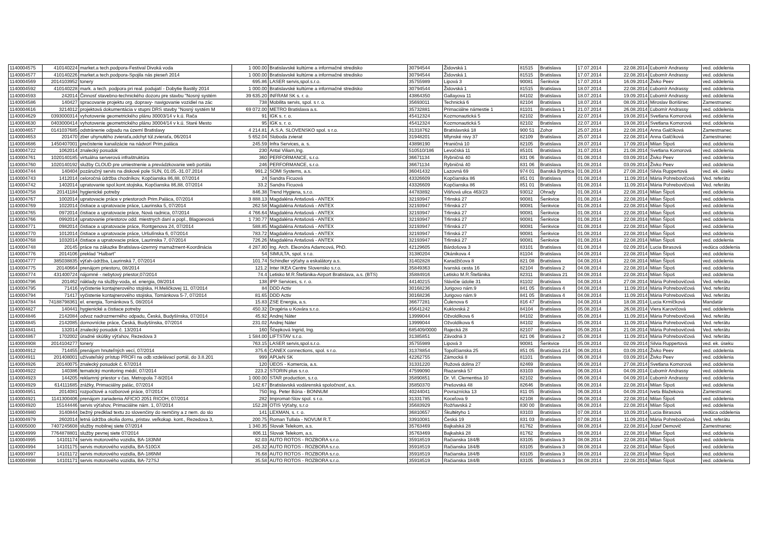| 1140004575 | 410140224 | market.a tech.podpora-Festival Divoká voda | 1 000.00 | Bratislavské kultúrne a informačné stredisko | 30794544 | Židovská 1 | 81515 | Bratislava | 17.07.2014 | 22.08.2014 | Ľubomír Andrassy | ved. oddelenia |
| 1140004577 | 410140226 | market.a tech.podpora-Spojila nás pieseň 2014 | 1 000.00 | Bratislavské kultúrne a informačné stredisko | 30794544 | Židovská 1 | 81515 | Bratislava | 17.07.2014 | 22.08.2014 | Ľubomír Andrassy | ved. oddelenia |
| 1140004569 | 2014103952 | tonery | 695.86 | LASER servis,spol.s.r.o. | 35755989 | Lipová 3 | 90081 | Šenkvice | 17.07.2014 | 16.09.2014 | Živko Peev | ved. oddelenia |
| 1140004592 | 410140228 | mark. a tech. podpora pri real. podujatí - Dobytie Bastily 2014 | 1 000.00 | Bratislavské kultúrne a informačné stredisko | 30794544 | Židovská 1 | 81515 | Bratislava | 18.07.2014 | 22.08.2014 | Ľubomír Andrassy | ved. oddelenia |
| 1140004593 | 242014 | Činnosť stavebno-technického dozoru pre stavbu "Nosný systém | 39 635.20 | INFRAM SK s. r. o. | 43864350 | Gallayova 11 | 84102 | Bratislava | 18.07.2014 | 19.09.2014 | Ľubomír Andrassy | ved. oddelenia |
| 1140004586 | 140427 | spracovanie projektu org. dopravy- navigovanie vozidiel na zác | 738 | Mobilita servis, spol. s r. o. | 35693011 | Technická 6 | 82104 | Bratislava | 18.07.2014 | 08.09.2014 | Miroslav Borišinec | Zamestnanec |
| 1140004616 | 3214012 | projektová dokumentácia v stupni DRS stavby "Nosný systém M | 69 072.00 | METRO Bratislava a.s. | 35732881 | Primaciálne námestie 1 | 81101 | Bratislava 1 | 21.07.2014 | 26.08.2014 | Ľubomír Andrassy | ved. oddelenia |
| 1140004629 | 0393000314 | vyhotovenie geometrického plánu 30003/14 v k.ú. Rača | 91 | IGK s. r. o. | 45412324 | Kozmonautická 5 | 82102 | Bratislava | 22.07.2014 | 19.08.2014 | Svetlana Komorová | ved. oddelenia |
| 1140004630 | 0403000414 | vyhotovenie geometrického plánu 30004/14 v k.ú. Staré Mesto | 95 | IGK s. r. o. | 45412324 | Kozmonautická 5 | 82102 | Bratislava | 22.07.2014 | 19.08.2014 | Svetlana Komorová | ved. oddelenia |
| 1140004657 | 0141037685 | odstránenie odpadu na území Bratislavy | 4 214.81 | .A.S.A. SLOVENSKO spol. s r.o. | 31318762 | Bratislavská 18 | 900 51 | Zohor | 25.07.2014 | 22.08.2014 | Anna Galčíková | Zamestnanec |
| 1140004653 | 201470 | zber uhynutého zvieraťa,odchyt túl.zvieraťa, 06/2014 | 5 652.04 | Sloboda zvierat | 31948201 | Mlynské nivy 37 | 82109 | Bratislava | 25.07.2014 | 22.08.2014 | Anna Galčíková | Zamestnanec |
| 1140004686 | 1450407001 | prečistenie kanalizácie na nádvorí Prim.paláca | 245.59 | Infra Services, a. s. | 43898190 | Hraničná 10 | 82105 | Bratislava | 28.07.2014 | 17.09.2014 | Milan Šípoš | ved. oddelenia |
| 1140004722 | 1062014 | znalecký posudok | 230 | Antal Viliam,Ing. | 510510/186 | Levočská 11 | 85101 | Bratislava | 31.07.2014 | 21.08.2014 | Svetlana Komorová | ved. oddelenia |
| 1140004761 | 1020140185 | virtuálna serverová infraštruktúra | 360 | PERFORMANCE, s.r.o. | 36671134 | Rybničná 40 | 831 06 | Bratislava | 01.08.2014 | 03.09.2014 | Živko Peev | ved. oddelenia |
| 1140004760 | 1020140192 | služby CLOUD pre umiestnenie a prevádzkovanie web portálu | 246 | PERFORMANCE, s.r.o. | 36671134 | Rybničná 40 | 831 06 | Bratislava | 01.08.2014 | 03.09.2014 | Živko Peev | ved. oddelenia |
| 1140004744 | 140404 | pozáručný servis na diskové pole SUN, 01.05.-31.07.2014 | 991.2 | SOMI Systems, a.s. | 36041432 | Lazovná 69 | 974 01 | Banská Bystrica | 01.08.2014 | 27.08.2014 | Silvia Ruppertová | ved. ek. úseku |
| 1140004743 | 1412014 | celoročná údržba chodníkov, Kopčianska 86,88, 07/2014 | 24 | Sandra Ficuová | 43326609 | Kopčianska 86 | 851 01 | Bratislava | 01.08.2014 | 11.09.2014 | Mária Pohrebovičová | Ved. referátu |
| 1140004742 | 1402014 | upratovanie spol.kont.stojiska, Kopčianska 86,88, 07/2014 | 33.2 | Sandra Ficuová | 43326609 | Kopčianska 86 | 851 01 | Bratislava | 01.08.2014 | 11.09.2014 | Mária Pohrebovičová | Ved. referátu |
| 1140004758 | 20141184 | hygienické potreby | 846.38 | Trend Hygiena, s.r.o. | 44783892 | Višňová ulica 463/23 | 93012 | Ohrady | 01.08.2014 | 22.08.2014 | Milan Šípoš | ved. oddelenia |
| 1140004767 | 1002014 | upratovacie práce v priestoroch Prim.Paláca, 07/2014 | 3 888.13 | Magdaléna Antašová - ANTEX | 32193947 | Trlinská 27 | 90081 | Šenkvice | 01.08.2014 | 22.08.2014 | Milan Šípoš | ved. oddelenia |
| 1140004769 | 1022014 | čistiace a upratovacie práce, Laurinska 5, 07/2014 | 262.58 | Magdaléna Antašová - ANTEX | 32193947 | Trlinská 27 | 90081 | Šenkvice | 01.08.2014 | 22.08.2014 | Milan Šípoš | ved. oddelenia |
| 1140004765 | 0972014 | čistiace a upratovacie práce, Nová radnica, 07/2014 | 4 766.64 | Magdaléna Antašová - ANTEX | 32193947 | Trlinská 27 | 90081 | Šenkvice | 01.08.2014 | 22.08.2014 | Milan Šípoš | ved. oddelenia |
| 1140004766 | 0992014 | upratovanie priestorov odd. miestnych daní a popl., Blagoevová | 1 730.77 | Magdaléna Antašová - ANTEX | 32193947 | Trlinská 27 | 90081 | Šenkvice | 01.08.2014 | 22.08.2014 | Milan Šípoš | ved. oddelenia |
| 1140004771 | 0982014 | čistiace a upratovacie práce, Rontgenova 24, 07/2014 | 588.85 | Magdaléna Antašová - ANTEX | 32193947 | Trlinská 27 | 90081 | Šenkvice | 01.08.2014 | 22.08.2014 | Milan Šípoš | ved. oddelenia |
| 1140004770 | 1012014 | čistiace a upratovacie práce, Uršulínska 6, 07/2014 | 783.72 | Magdaléna Antašová - ANTEX | 32193947 | Trlinská 27 | 90081 | Šenkvice | 01.08.2014 | 22.08.2014 | Milan Šípoš | ved. oddelenia |
| 1140004768 | 1032014 | čistiace a upratovacie práce, Laurinska 7, 07/2014 | 726.26 | Magdaléna Antašová - ANTEX | 32193947 | Trlinská 27 | 90081 | Šenkvice | 01.08.2014 | 22.08.2014 | Milan Šípoš | ved. oddelenia |
| 1140004748 | 20145 | práce na zákazke Bratislava-územný mamažment-Koordinácia | 4 287.80 | Ing. Arch. Eleonóra Adamcová, PhD. | 42129605 | Bárdošova 3 | 83101 | Bratislava | 01.08.2014 | 02.09.2014 | Lucia Birasová | vedúca oddelenia |
| 1140004776 | 2014106 | preklad "Halbart" | 54 | SIMULTA, spol. s r.o. | 31380204 | Okánikova 4 | 81104 | Bratislava | 04.08.2014 | 22.08.2014 | Milan Šípoš | ved. oddelenia |
| 1140004777 | 385038835 | výťah-údržba, Laurinská 7, 07/2014 | 101.74 | Schindler výťahy a eskalátory a.s. | 31402828 | Karadžičova 8 | 821 08 | Bratislava | 04.08.2014 | 22.08.2014 | Milan Šípoš | ved. oddelenia |
| 1140004775 | 20140664 | prenájom priestoru, 08/2014 | 121.2 | Inter IKEA Centre Slovensko s.r.o. | 35849363 | Ivanská cesta 16 | 82104 | Bratislava 2 | 04.08.2014 | 22.08.2014 | Milan Šípoš | ved. oddelenia |
| 1140004774 | 431400724 | nájomné - nebytový priestor,07/2014 | 74.4 | Letisko M.R.Štefánika-Airport Bratislava, a.s. (BTS) | 35884916 | Letisko M.R.Štefánika | 82311 | Bratislava 21 | 04.08.2014 | 22.08.2014 | Milan Šípoš | ved. oddelenia |
| 1140004796 | 201462 | náklady na služby-voda, el. energia, 08/2014 | 138 | IPP Services, s. r. o. | 44140215 | Slávičie údolie 31 | 81102 | Bratislava | 04.08.2014 | 27.08.2014 | Mária Pohrebovičová | Ved. referátu |
| 1140004795 | 71416 | vyčistenie kontajnerového stojiska, H.Meličkovej 11, 07/2014 | 84 | DDD Activ | 30168236 | Jurigovo nám.9 | 841 05 | Bratislava 4 | 04.08.2014 | 11.09.2014 | Mária Pohrebovičová | Ved. referátu |
| 1140004794 | 71417 | vyčistenie kontajnerového stojiska, Tománkova 5-7, 07/2014 | 81.65 | DDD Activ | 30168236 | Jurigovo nám.9 | 841 05 | Bratislava 4 | 04.08.2014 | 11.09.2014 | Mária Pohrebovičová | Ved. referátu |
| 1140004784 | 74188798361 | el. energia, Tománkova 5, 08/2014 | 15.83 | ZSE Energia, a.s. | 36677281 | Čulenova 6 | 816 47 | Bratislava | 04.08.2014 | 18.08.2014 | Lucia Krmíčková | Mandatár |
| 1140004827 | 140441 | hygienické a čistiace potreby | 450.32 | Drogéria u Kovára s.r.o. | 45641242 | Kuklovská 2 | 84104 | Bratislava | 05.08.2014 | 26.08.2014 | Viera Karovičová | ved. oddelenia |
| 1140004846 | 2142084 | odvoz nadrozmerného odpadu, Česká, Budyšínska, 07/2014 | 45.92 | Andrej Náter | 13999044 | Ožvoldíkova 6 | 84102 | Bratislava | 05.08.2014 | 11.09.2014 | Mária Pohrebovičová | Ved. referátu |
| 1140004845 | 2142085 | domovnícke práce, Česká, Budyšínska, 07/2014 | 231.02 | Andrej Náter | 13999044 | Ožvoldíkova 6 | 84102 | Bratislava | 05.08.2014 | 11.09.2014 | Mária Pohrebovičová | Ved. referátu |
| 1140004841 | 132014 | znalecký posudok č. 13/2014 | 160 | Ščepková Ingrid, Ing. | 685409/0000 | Rajecká 28 | 82107 | Bratislava | 05.08.2014 | 21.08.2014 | Mária Pohrebovičová | Ved. referátu |
| 1140004867 | 1702002 | úradné skúšky výťahov, Rezedova 3 | 1 584.00 | LIFTSTAV s.r.o. | 31385851 | Závodná 3 | 821 06 | Bratislava 2 | 05.08.2014 | 11.09.2014 | Mária Pohrebovičová | Ved. referátu |
| 1140004908 | 2014104277 | tonery | 763.15 | LASER servis,spol.s.r.o. | 35755989 | Lipová 3 | 90081 | Šenkvice | 05.08.2014 | 02.09.2014 | Silvia Ruppertová | ved. ek. úseku |
| 1140004912 | 714455 | prenájom hnuteľných vecí, 07/2014 | 375.6 | CANEX connections, spol. s r.o. | 31378854 | Topoľčianska 25 | 851 05 | Bratislava 214 | 06.08.2014 | 03.09.2014 | Živko Peev | ved. oddelenia |
| 1140004911 | 201408001 | užívateľský prístup PROFI na odb.vzdelávací portál, do 3.8.201 | 999 | APUeN SK | 42262755 | Zámocká 8 | 81101 | Bratislava | 06.08.2014 | 03.09.2014 | Živko Peev | ved. oddelenia |
| 1140004926 | 20140075 | znalecký posudok č. 67/2014 | 120 | ÚEOS - Komercia, a.s. | 31331220 | Ružová dolina 27 | 82469 | Bratislava | 06.08.2014 | 27.08.2014 | Svetlana Komorová | ved. oddelenia |
| 1140004922 | 140386 | tematický monitoring médií, 07/2014 | 223.2 | STORIN plus s.r.o. | 47599090 | Riazanská 57 | 83103 | Bratislava | 06.08.2014 | 04.09.2014 | Ľubomír Andrassy | ved. oddelenia |
| 1140004923 | 144205 | reklamný priestor v čas. Metropola 7-8/2014 | 1 000.00 | STAR production, s.r.o. | 35890851 | Dr. Vl. Clementisa 10 | 82102 | Bratislava | 06.08.2014 | 04.09.2014 | Ľubomír Andrassy | ved. oddelenia |
| 1140004929 | 614111685 | zrážky, Primaciálny palác, 07/2014 | 142.67 | Bratislavská vodárenská spoločnosť, a.s. | 35850370 | Prešovská 48 | 82646 | Bratislava | 06.08.2014 | 22.08.2014 | Milan Šípoš | ved. oddelenia |
| 1140004951 | 2014081 | rozpočtové a rozborové práce, 07/2014 | 750 | Ing. Peter Bóna - BONNUM | 40244041 | Povraznícka 13 | 811 05 | Bratislava | 06.08.2014 | 04.09.2014 | Iveta Blažekova | Zamestnanec |
| 1140004921 | 1141300406 | prenájom zariadenia AFICIO 2051 RICOH, 07/2014 | 282 | Impromat-Slov spol. s r.o. | 31331785 | Koceľova 9 | 82108 | Bratislava | 06.08.2014 | 22.08.2014 | Milan Šípoš | ved. oddelenia |
| 1140004920 | 15144446 | servis výťahov, Primaciálne nám. 1, 07/2014 | 152.28 | OTIS Výťahy, s.r.o | 35683929 | Rožňavská 2 | 830 00 | Bratislava | 06.08.2014 | 22.08.2014 | Milan Šípoš | ved. oddelenia |
| 1140004980 | 3140844 | bežný predklad textu zo slovenčiny do nemčiny a z nem. do slo | 141 | LEXMAN, s. r. o. | 36810657 | Škultétyho 1 | 83103 | Bratislava | 07.08.2014 | 10.09.2014 | Lucia Birasová | vedúca oddelenia |
| 1140004979 | 2602014 | letná údržba okolia domu, pristav. veľkokap. kont., Rezedova 3, | 200.75 | Roman Tullala - NOVUM R.T. | 33910081 | Česká 19 | 831 03 | Bratislava | 07.08.2014 | 11.09.2014 | Mária Pohrebovičová | Ved. referátu |
| 1140005000 | 7407245608 | služby mobilnej siete 07/2014 | 1 340.35 | Slovak Telekom, a.s. | 35763469 | Bajkalská 28 | 81762 | Bratislava | 08.08.2014 | 22.08.2014 | Jozef Demovič | Zamestnanec |
| 1140004999 | 7764878801 | služby pevnej siete 07/2014 | 806.11 | Slovak Telekom, a.s. | 35763469 | Bajkalská 28 | 81762 | Bratislava | 08.08.2014 | 22.08.2014 | Milan Šípoš | ved. oddelenia |
| 1140004995 | 14101174 | servis motorového vozidla, BA-183NM | 82.03 | AUTO ROTOS - ROZBORA s.r.o. | 35918519 | Račianska 184/B | 83105 | Bratislava 3 | 08.08.2014 | 22.08.2014 | Milan Šípoš | ved. oddelenia |
| 1140004994 | 14101175 | servis motorového vozidla, BA-510GX | 245.32 | AUTO ROTOS - ROZBORA s.r.o. | 35918519 | Račianska 184/B | 83105 | Bratislava 3 | 08.08.2014 | 22.08.2014 | Milan Šípoš | ved. oddelenia |
| 1140004997 | 14101172 | servis motorového vozidla, BA-186NM | 76.68 | AUTO ROTOS - ROZBORA s.r.o. | 35918519 | Račianska 184/B | 83105 | Bratislava 3 | 08.08.2014 | 22.08.2014 | Milan Šípoš | ved. oddelenia |
| 1140004998 | 14101171 | servis motorového vozidla, BA-727SJ | 35.58 | AUTO ROTOS - ROZBORA s.r.o. | 35918519 | Račianska 184/B | 83105 | Bratislava 3 | 08.08.2014 | 22.08.2014 | Milan Šípoš | ved. oddelenia |